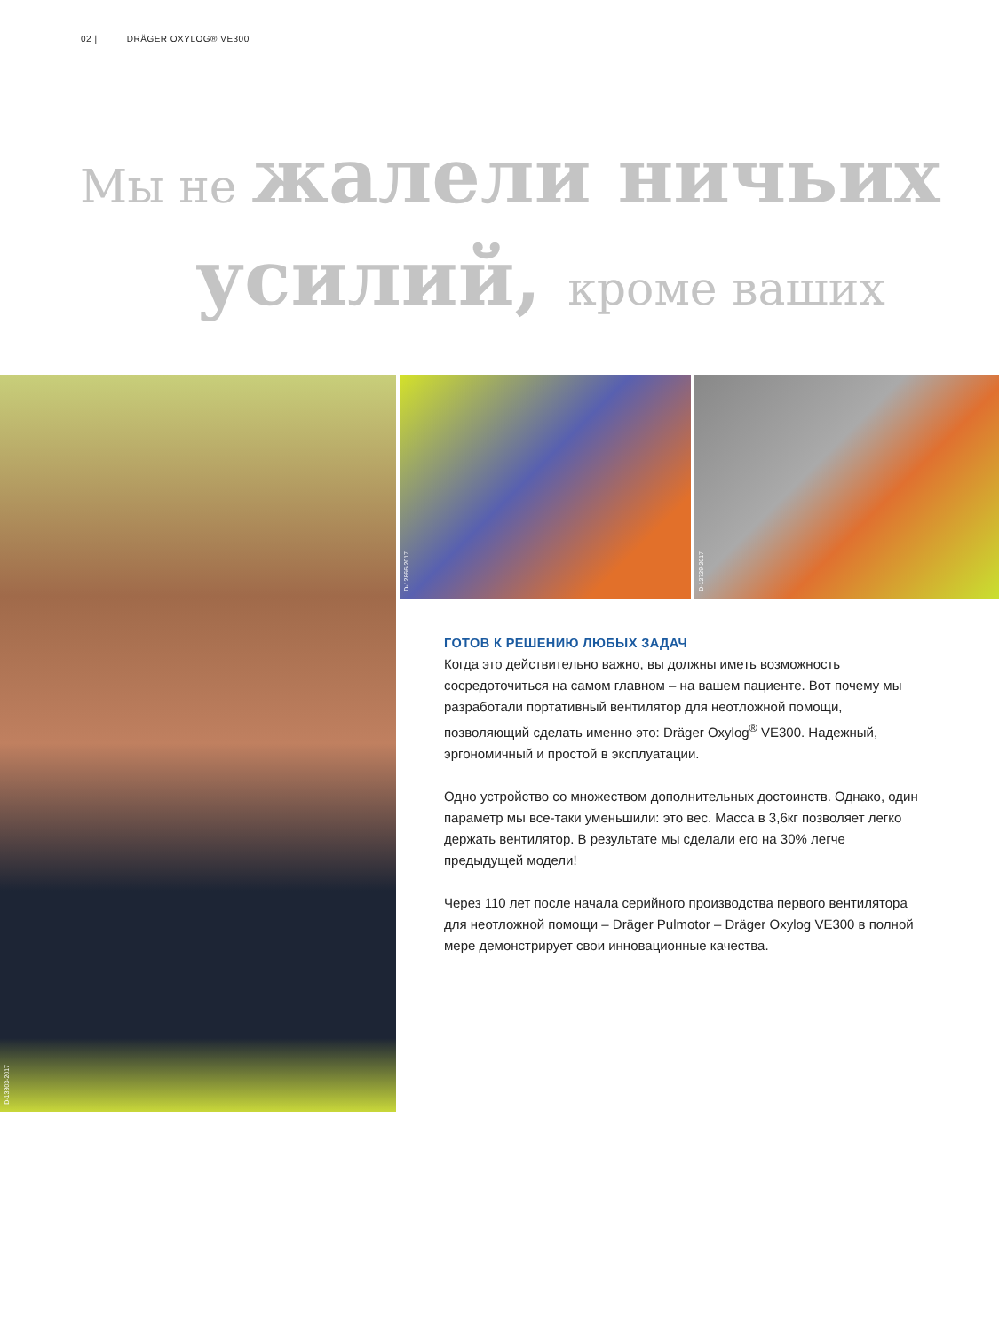02 | DRÄGER OXYLOG® VE300
Мы не жалели ничьих
усилий, кроме ваших
D-13303-2017 D-12866-2017 D-12729-2017
ГОТОВ К РЕШЕНИЮ ЛЮБЫХ ЗАДАЧ
Когда это действительно важно, вы должны иметь возможность сосредоточиться на самом главном – на вашем пациенте. Вот почему мы разработали портативный вентилятор для неотложной помощи, позволяющий сделать именно это: Dräger Oxylog<sup>®</sup> VE300. Надежный, эргономичный и простой в эксплуатации.
Одно устройство со множеством дополнительных достоинств. Однако, один параметр мы все-таки уменьшили: это вес. Масса в 3,6кг позволяет легко держать вентилятор. В результате мы сделали его на 30% легче предыдущей модели!
Через 110 лет после начала серийного производства первого вентилятора для неотложной помощи – Dräger Pulmotor – Dräger Oxylog VE300 в полной мере демонстрирует свои инновационные качества.